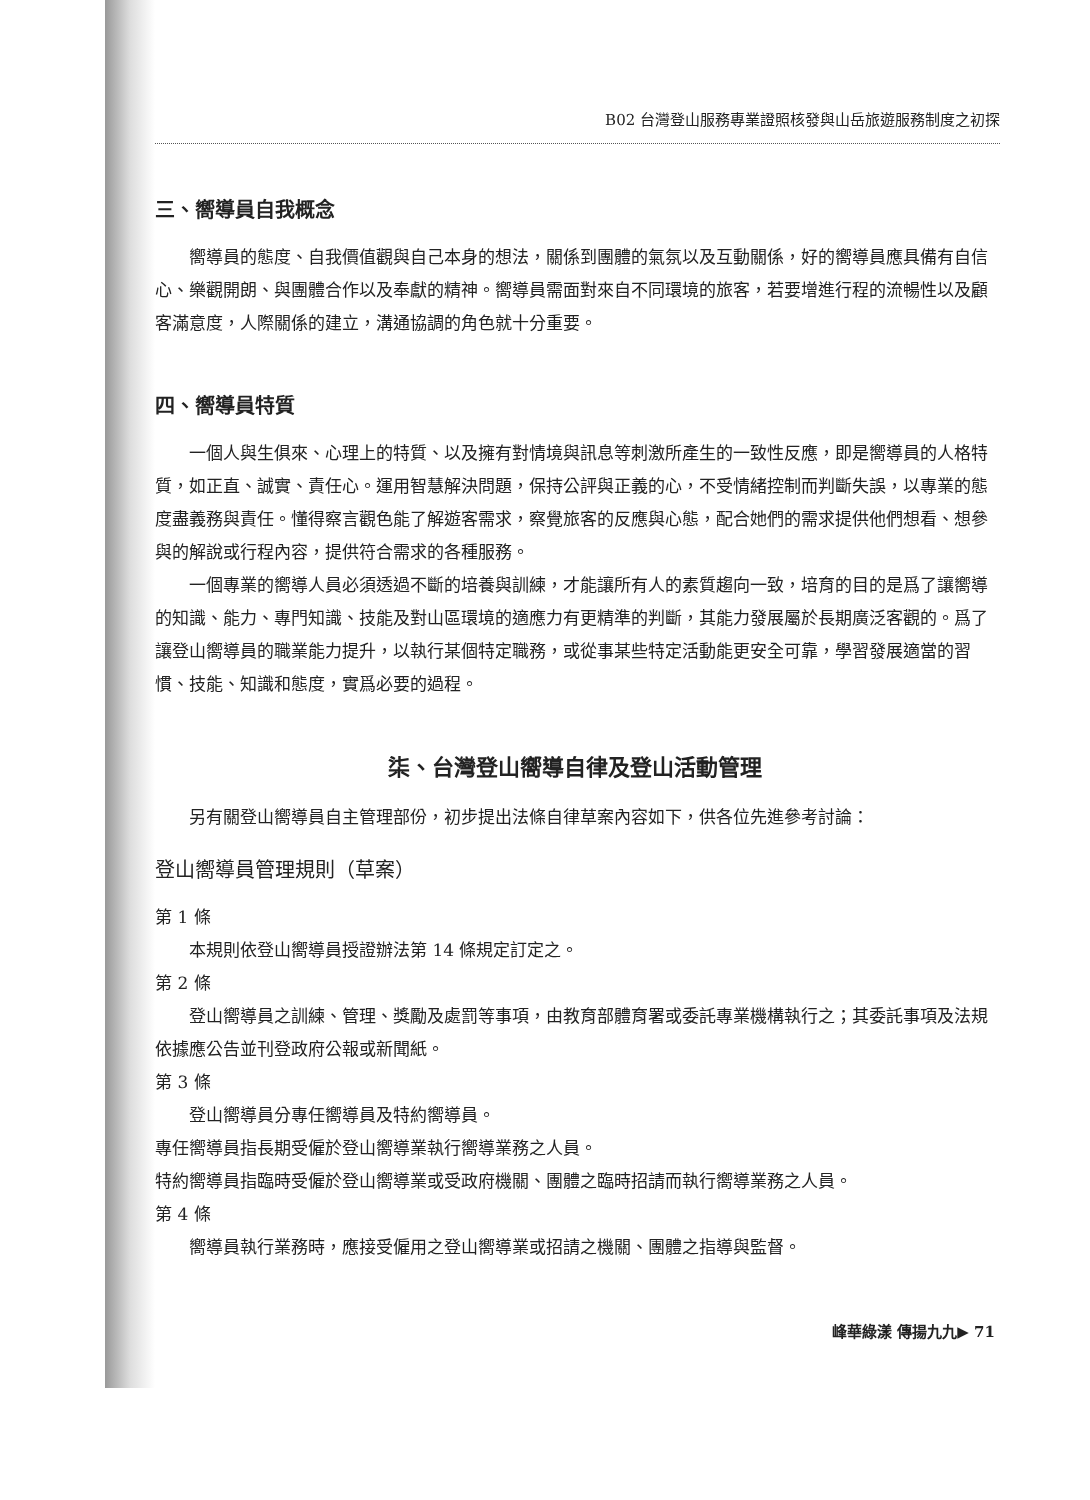B02 台灣登山服務專業證照核發與山岳旅遊服務制度之初探
三、嚮導員自我概念
嚮導員的態度、自我價值觀與自己本身的想法，關係到團體的氣氛以及互動關係，好的嚮導員應具備有自信心、樂觀開朗、與團體合作以及奉獻的精神。嚮導員需面對來自不同環境的旅客，若要增進行程的流暢性以及顧客滿意度，人際關係的建立，溝通協調的角色就十分重要。
四、嚮導員特質
一個人與生俱來、心理上的特質、以及擁有對情境與訊息等刺激所產生的一致性反應，即是嚮導員的人格特質，如正直、誠實、責任心。運用智慧解決問題，保持公評與正義的心，不受情緒控制而判斷失誤，以專業的態度盡義務與責任。懂得察言觀色能了解遊客需求，察覺旅客的反應與心態，配合她們的需求提供他們想看、想參與的解說或行程內容，提供符合需求的各種服務。
一個專業的嚮導人員必須透過不斷的培養與訓練，才能讓所有人的素質趨向一致，培育的目的是爲了讓嚮導的知識、能力、專門知識、技能及對山區環境的適應力有更精準的判斷，其能力發展屬於長期廣泛客觀的。爲了讓登山嚮導員的職業能力提升，以執行某個特定職務，或從事某些特定活動能更安全可靠，學習發展適當的習慣、技能、知識和態度，實爲必要的過程。
柒、台灣登山嚮導自律及登山活動管理
另有關登山嚮導員自主管理部份，初步提出法條自律草案內容如下，供各位先進參考討論：
登山嚮導員管理規則（草案）
第 1 條
本規則依登山嚮導員授證辦法第 14 條規定訂定之。
第 2 條
登山嚮導員之訓練、管理、獎勵及處罰等事項，由教育部體育署或委託專業機構執行之；其委託事項及法規依據應公告並刊登政府公報或新聞紙。
第 3 條
登山嚮導員分專任嚮導員及特約嚮導員。
專任嚮導員指長期受僱於登山嚮導業執行嚮導業務之人員。
特約嚮導員指臨時受僱於登山嚮導業或受政府機關、團體之臨時招請而執行嚮導業務之人員。
第 4 條
嚮導員執行業務時，應接受僱用之登山嚮導業或招請之機關、團體之指導與監督。
峰華綠漾 傳揚九九▶ 71